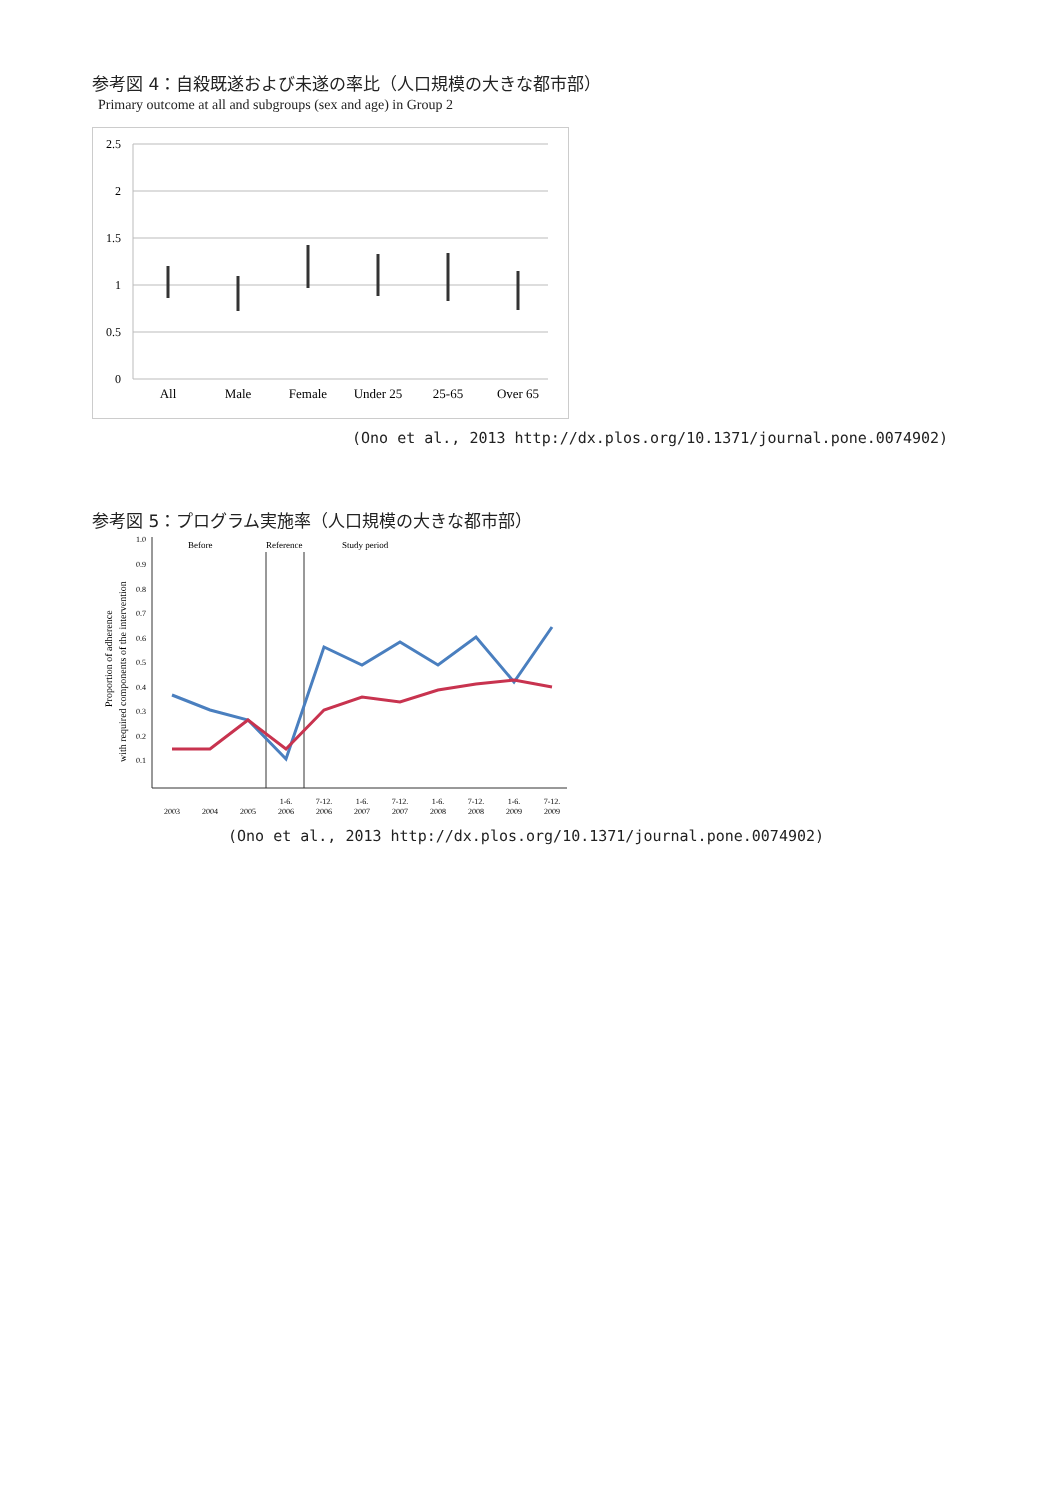参考図 4：自殺既遂および未遂の率比（人口規模の大きな都市部）
Primary outcome at all and subgroups (sex and age) in Group 2
2.5
2
1.5
1
0.5
0
All
Male
Female
Under 25
25-65
Over 65
(Ono et al., 2013 http://dx.plos.org/10.1371/journal.pone.0074902)
参考図 5：プログラム実施率（人口規模の大きな都市部）
Proportion of adherence
with required components of the intervention
1.0
0.9
0.8
0.7
0.6
0.5
0.4
0.3
0.2
0.1
Before
Reference
Study period
2003
2004
2005
1-6.
2006
7-12.
2006
1-6.
2007
7-12.
2007
1-6.
2008
7-12.
2008
1-6.
2009
7-12.
2009
(Ono et al., 2013 http://dx.plos.org/10.1371/journal.pone.0074902)